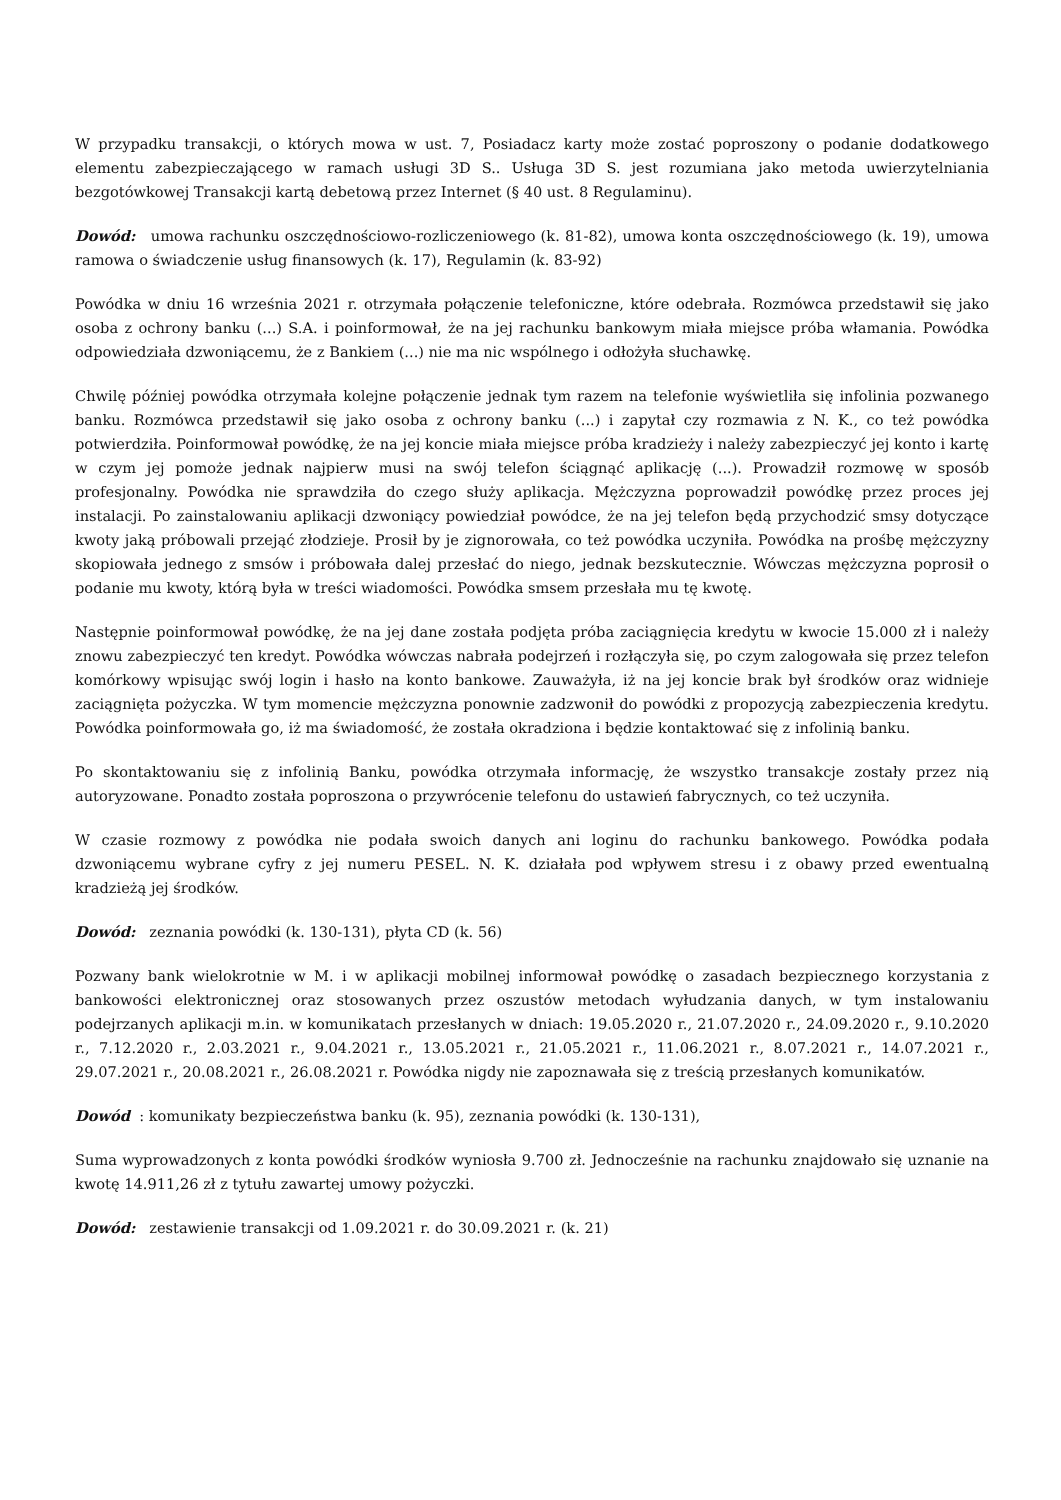W przypadku transakcji, o których mowa w ust. 7, Posiadacz karty może zostać poproszony o podanie dodatkowego elementu zabezpieczającego w ramach usługi 3D S.. Usługa 3D S. jest rozumiana jako metoda uwierzytelniania bezgotówkowej Transakcji kartą debetową przez Internet (§ 40 ust. 8 Regulaminu).
Dowód: umowa rachunku oszczędnościowo-rozliczeniowego (k. 81-82), umowa konta oszczędnościowego (k. 19), umowa ramowa o świadczenie usług finansowych (k. 17), Regulamin (k. 83-92)
Powódka w dniu 16 września 2021 r. otrzymała połączenie telefoniczne, które odebrała. Rozmówca przedstawił się jako osoba z ochrony banku (...) S.A. i poinformował, że na jej rachunku bankowym miała miejsce próba włamania. Powódka odpowiedziała dzwoniącemu, że z Bankiem (...) nie ma nic wspólnego i odłożyła słuchawkę.
Chwilę później powódka otrzymała kolejne połączenie jednak tym razem na telefonie wyświetliła się infolinia pozwanego banku. Rozmówca przedstawił się jako osoba z ochrony banku (...) i zapytał czy rozmawia z N. K., co też powódka potwierdziła. Poinformował powódkę, że na jej koncie miała miejsce próba kradzieży i należy zabezpieczyć jej konto i kartę w czym jej pomoże jednak najpierw musi na swój telefon ściągnąć aplikację (...). Prowadził rozmowę w sposób profesjonalny. Powódka nie sprawdziła do czego służy aplikacja. Mężczyzna poprowadził powódkę przez proces jej instalacji. Po zainstalowaniu aplikacji dzwoniący powiedział powódce, że na jej telefon będą przychodzić smsy dotyczące kwoty jaką próbowali przejąć złodzieje. Prosił by je zignorowała, co też powódka uczyniła. Powódka na prośbę mężczyzny skopiowała jednego z smsów i próbowała dalej przesłać do niego, jednak bezskutecznie. Wówczas mężczyzna poprosił o podanie mu kwoty, którą była w treści wiadomości. Powódka smsem przesłała mu tę kwotę.
Następnie poinformował powódkę, że na jej dane została podjęta próba zaciągnięcia kredytu w kwocie 15.000 zł i należy znowu zabezpieczyć ten kredyt. Powódka wówczas nabrała podejrzeń i rozłączyła się, po czym zalogowała się przez telefon komórkowy wpisując swój login i hasło na konto bankowe. Zauważyła, iż na jej koncie brak był środków oraz widnieje zaciągnięta pożyczka. W tym momencie mężczyzna ponownie zadzwonił do powódki z propozycją zabezpieczenia kredytu. Powódka poinformowała go, iż ma świadomość, że została okradziona i będzie kontaktować się z infolinią banku.
Po skontaktowaniu się z infolinią Banku, powódka otrzymała informację, że wszystko transakcje zostały przez nią autoryzowane. Ponadto została poproszona o przywrócenie telefonu do ustawień fabrycznych, co też uczyniła.
W czasie rozmowy z powódka nie podała swoich danych ani loginu do rachunku bankowego. Powódka podała dzwoniącemu wybrane cyfry z jej numeru PESEL. N. K. działała pod wpływem stresu i z obawy przed ewentualną kradzieżą jej środków.
Dowód: zeznania powódki (k. 130-131), płyta CD (k. 56)
Pozwany bank wielokrotnie w M. i w aplikacji mobilnej informował powódkę o zasadach bezpiecznego korzystania z bankowości elektronicznej oraz stosowanych przez oszustów metodach wyłudzania danych, w tym instalowaniu podejrzanych aplikacji m.in. w komunikatach przesłanych w dniach: 19.05.2020 r., 21.07.2020 r., 24.09.2020 r., 9.10.2020 r., 7.12.2020 r., 2.03.2021 r., 9.04.2021 r., 13.05.2021 r., 21.05.2021 r., 11.06.2021 r., 8.07.2021 r., 14.07.2021 r., 29.07.2021 r., 20.08.2021 r., 26.08.2021 r. Powódka nigdy nie zapoznawała się z treścią przesłanych komunikatów.
Dowód : komunikaty bezpieczeństwa banku (k. 95), zeznania powódki (k. 130-131),
Suma wyprowadzonych z konta powódki środków wyniosła 9.700 zł. Jednocześnie na rachunku znajdowało się uznanie na kwotę 14.911,26 zł z tytułu zawartej umowy pożyczki.
Dowód: zestawienie transakcji od 1.09.2021 r. do 30.09.2021 r. (k. 21)